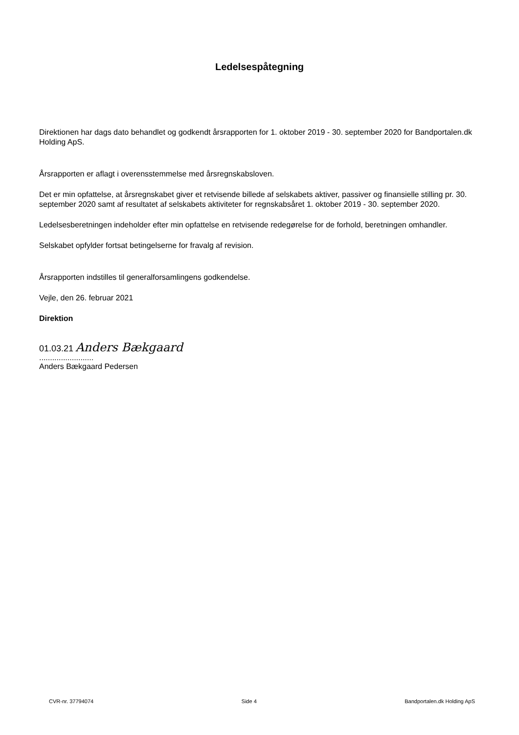Ledelsespåtegning
Direktionen har dags dato behandlet og godkendt årsrapporten for 1. oktober 2019 - 30. september 2020 for Bandportalen.dk Holding ApS.
Årsrapporten er aflagt i overensstemmelse med årsregnskabsloven.
Det er min opfattelse, at årsregnskabet giver et retvisende billede af selskabets aktiver, passiver og finansielle stilling pr. 30. september 2020 samt af resultatet af selskabets aktiviteter for regnskabsåret 1. oktober 2019 - 30. september 2020.
Ledelsesberetningen indeholder efter min opfattelse en retvisende redegørelse for de forhold, beretningen omhandler.
Selskabet opfylder fortsat betingelserne for fravalg af revision.
Årsrapporten indstilles til generalforsamlingens godkendelse.
Vejle, den 26. februar 2021
Direktion
01.03.21 Anders Bækgaard
.........................
Anders Bækgaard Pedersen
CVR-nr. 37794074 Side 4 Bandportalen.dk Holding ApS